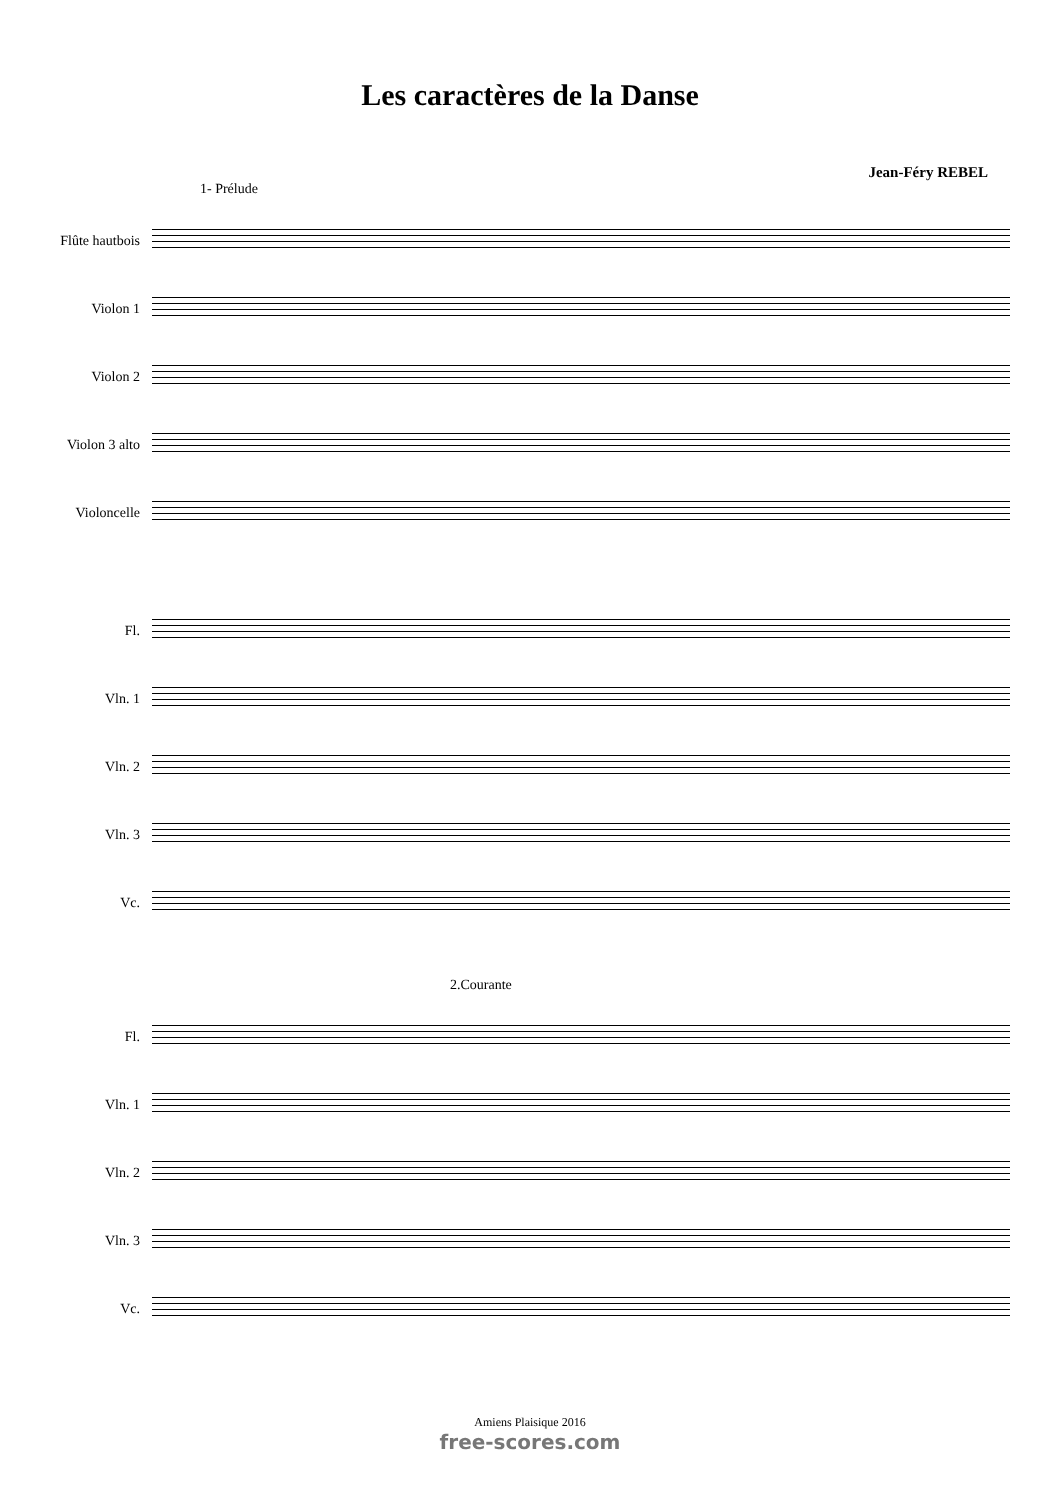Les caractères de la Danse
Jean-Féry REBEL
1- Prélude
Flûte hautbois
Violon 1
Violon 2
Violon 3 alto
Violoncelle
Fl.
Vln. 1
Vln. 2
Vln. 3
Vc.
2.Courante
Fl.
Vln. 1
Vln. 2
Vln. 3
Vc.
Amiens Plaisique 2016
free-scores.com